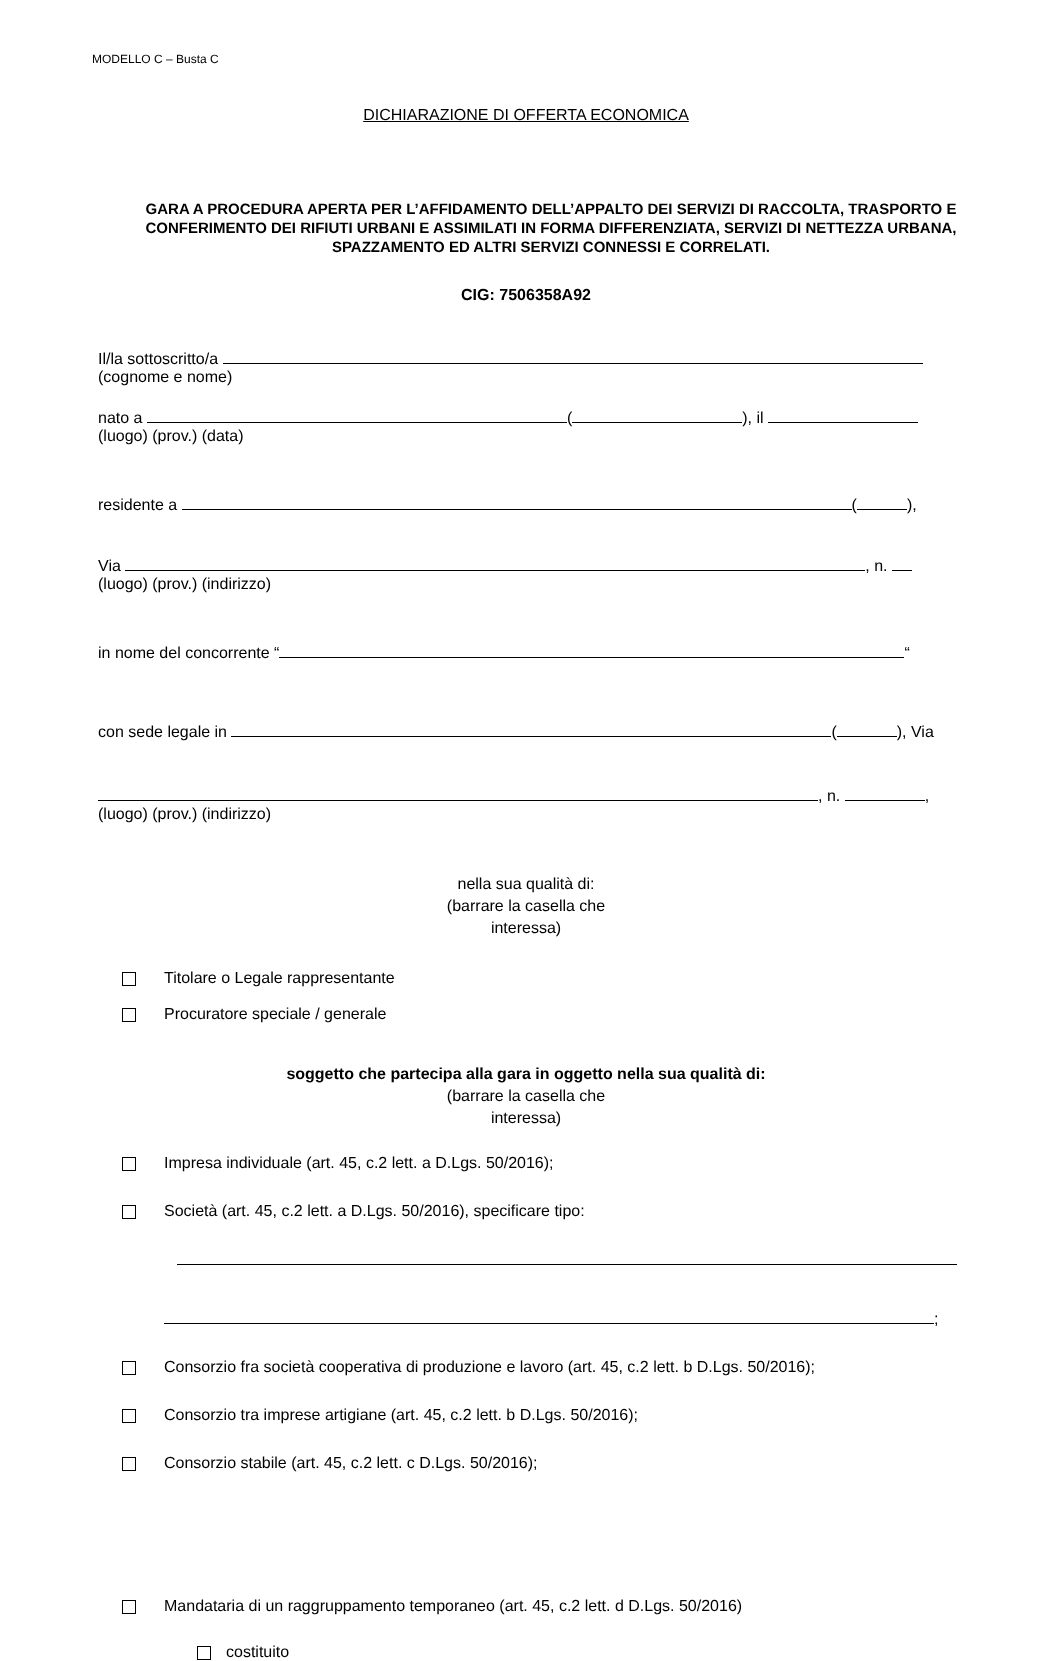MODELLO C – Busta C
DICHIARAZIONE DI OFFERTA ECONOMICA
GARA A PROCEDURA APERTA PER L’AFFIDAMENTO DELL’APPALTO DEI SERVIZI DI RACCOLTA, TRASPORTO E CONFERIMENTO DEI RIFIUTI URBANI E ASSIMILATI IN FORMA DIFFERENZIATA, SERVIZI DI NETTEZZA URBANA, SPAZZAMENTO ED ALTRI SERVIZI CONNESSI E CORRELATI.
CIG: 7506358A92
Il/la sottoscritto/a
(cognome e nome)
nato a ( ), il
(luogo) (prov.) (data)
residente a ( ),
Via , n.
(luogo) (prov.) (indirizzo)
in nome del concorrente “ “
con sede legale in ( ), Via
, n. ,
(luogo) (prov.) (indirizzo)
nella sua qualità di:
(barrare la casella che
interessa)
Titolare o Legale rappresentante
Procuratore speciale / generale
soggetto che partecipa alla gara in oggetto nella sua qualità di:
(barrare la casella che
interessa)
Impresa individuale (art. 45, c.2 lett. a D.Lgs. 50/2016);
Società (art. 45, c.2 lett. a D.Lgs. 50/2016), specificare tipo:
;
Consorzio fra società cooperativa di produzione e lavoro (art. 45, c.2 lett. b D.Lgs. 50/2016);
Consorzio tra imprese artigiane (art. 45, c.2 lett. b D.Lgs. 50/2016);
Consorzio stabile (art. 45, c.2 lett. c D.Lgs. 50/2016);
Mandataria di un raggruppamento temporaneo (art. 45, c.2 lett. d D.Lgs. 50/2016)
costituito